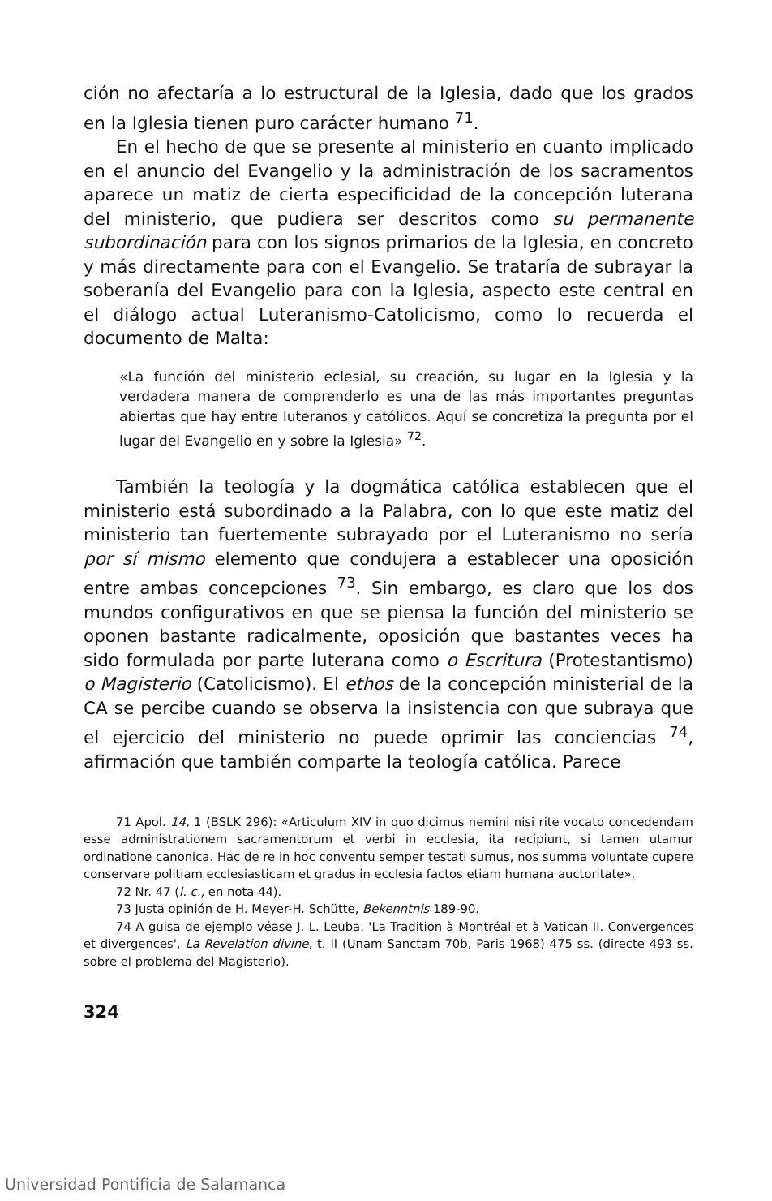ción no afectaría a lo estructural de la Iglesia, dado que los grados en la Iglesia tienen puro carácter humano <sup>71</sup>.
En el hecho de que se presente al ministerio en cuanto implicado en el anuncio del Evangelio y la administración de los sacramentos aparece un matiz de cierta especificidad de la concepción luterana del ministerio, que pudiera ser descritos como su permanente subordinación para con los signos primarios de la Iglesia, en concreto y más directamente para con el Evangelio. Se trataría de subrayar la soberanía del Evangelio para con la Iglesia, aspecto este central en el diálogo actual Luteranismo-Catolicismo, como lo recuerda el documento de Malta:
«La función del ministerio eclesial, su creación, su lugar en la Iglesia y la verdadera manera de comprenderlo es una de las más importantes preguntas abiertas que hay entre luteranos y católicos. Aquí se concretiza la pregunta por el lugar del Evangelio en y sobre la Iglesia» <sup>72</sup>.
También la teología y la dogmática católica establecen que el ministerio está subordinado a la Palabra, con lo que este matiz del ministerio tan fuertemente subrayado por el Luteranismo no sería por sí mismo elemento que condujera a establecer una oposición entre ambas concepciones <sup>73</sup>. Sin embargo, es claro que los dos mundos configurativos en que se piensa la función del ministerio se oponen bastante radicalmente, oposición que bastantes veces ha sido formulada por parte luterana como o Escritura (Protestantismo) o Magisterio (Catolicismo). El ethos de la concepción ministerial de la CA se percibe cuando se observa la insistencia con que subraya que el ejercicio del ministerio no puede oprimir las conciencias <sup>74</sup>, afirmación que también comparte la teología católica. Parece
71 Apol. 14, 1 (BSLK 296): «Articulum XIV in quo dicimus nemini nisi rite vocato concedendam esse administrationem sacramentorum et verbi in ecclesia, ita recipiunt, si tamen utamur ordinatione canonica. Hac de re in hoc conventu semper testati sumus, nos summa voluntate cupere conservare politiam ecclesiasticam et gradus in ecclesia factos etiam humana auctoritate».
72 Nr. 47 (l. c., en nota 44).
73 Justa opinión de H. Meyer-H. Schütte, Bekenntnis 189-90.
74 A guisa de ejemplo véase J. L. Leuba, 'La Tradition à Montréal et à Vatican II. Convergences et divergences', La Revelation divine, t. II (Unam Sanctam 70b, Paris 1968) 475 ss. (directe 493 ss. sobre el problema del Magisterio).
324
Universidad Pontificia de Salamanca